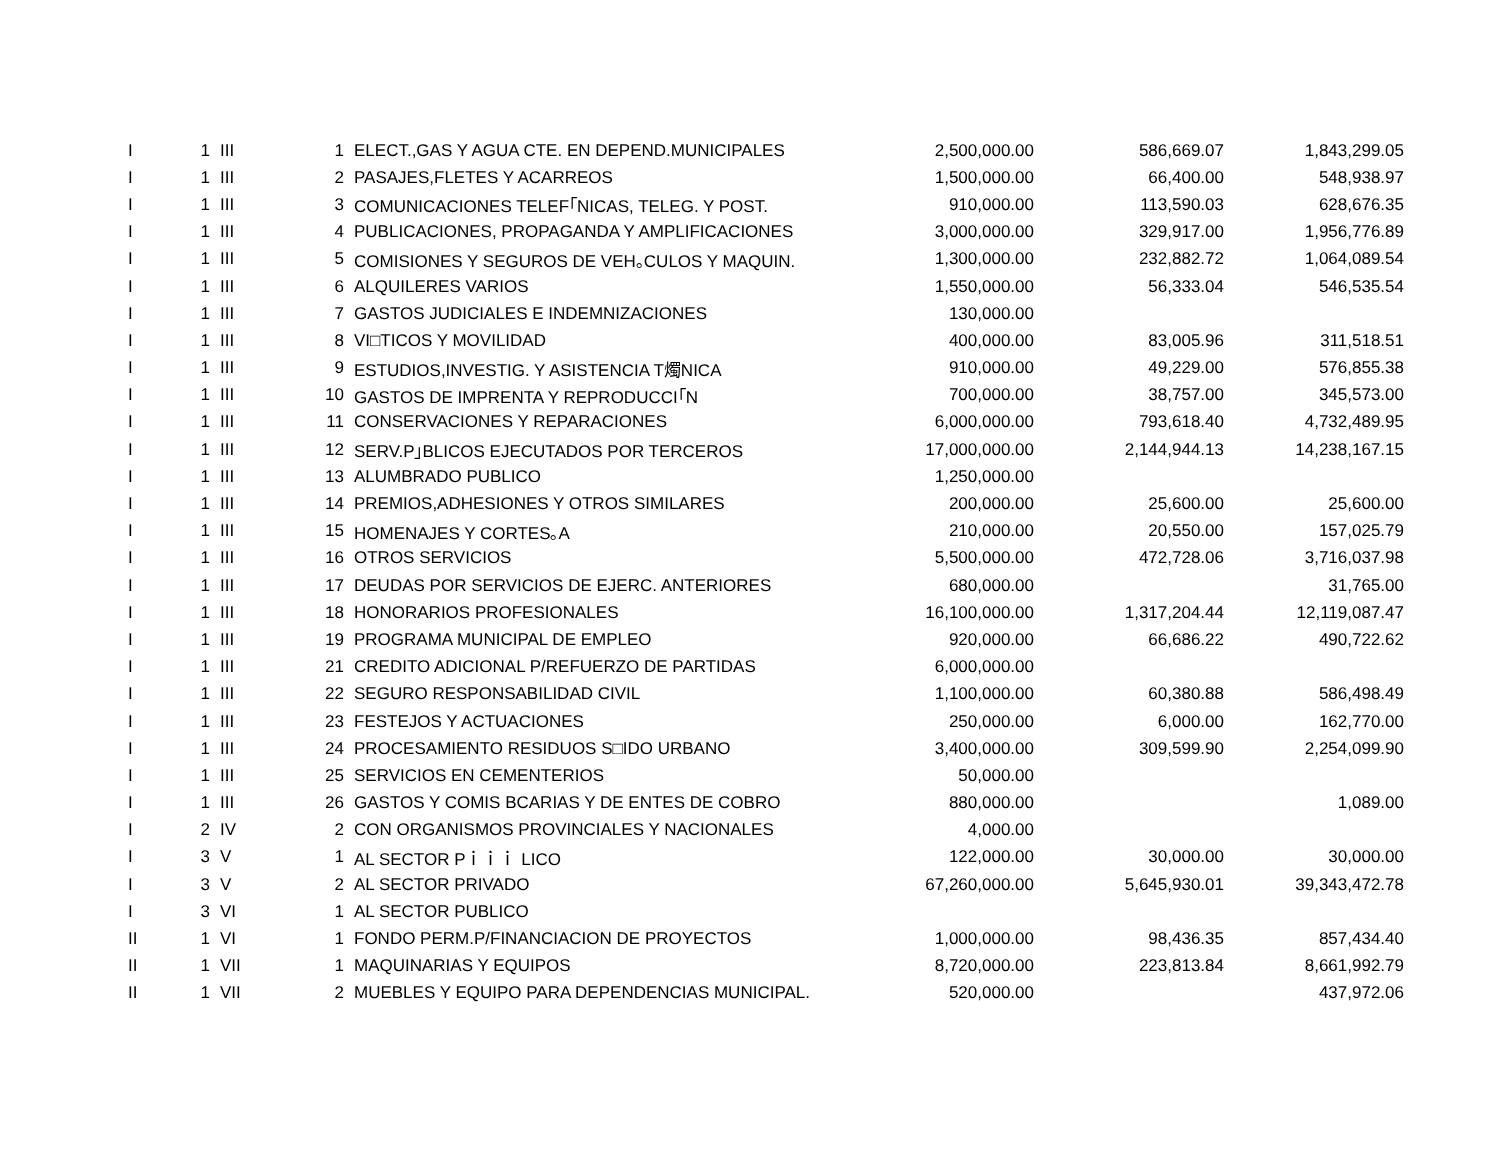| I | 1 | III | 1 | ELECT.,GAS Y AGUA CTE. EN DEPEND.MUNICIPALES | 2,500,000.00 | 586,669.07 | 1,843,299.05 |
| I | 1 | III | 2 | PASAJES,FLETES Y ACARREOS | 1,500,000.00 | 66,400.00 | 548,938.97 |
| I | 1 | III | 3 | COMUNICACIONES TELEF｢NICAS, TELEG. Y POST. | 910,000.00 | 113,590.03 | 628,676.35 |
| I | 1 | III | 4 | PUBLICACIONES, PROPAGANDA Y AMPLIFICACIONES | 3,000,000.00 | 329,917.00 | 1,956,776.89 |
| I | 1 | III | 5 | COMISIONES Y SEGUROS DE VEH｡CULOS Y MAQUIN. | 1,300,000.00 | 232,882.72 | 1,064,089.54 |
| I | 1 | III | 6 | ALQUILERES VARIOS | 1,550,000.00 | 56,333.04 | 546,535.54 |
| I | 1 | III | 7 | GASTOS JUDICIALES E INDEMNIZACIONES | 130,000.00 | | |
| I | 1 | III | 8 | VI□TICOS Y MOVILIDAD | 400,000.00 | 83,005.96 | 311,518.51 |
| I | 1 | III | 9 | ESTUDIOS,INVESTIG. Y ASISTENCIA T燭NICA | 910,000.00 | 49,229.00 | 576,855.38 |
| I | 1 | III | 10 | GASTOS DE IMPRENTA Y REPRODUCCI｢N | 700,000.00 | 38,757.00 | 345,573.00 |
| I | 1 | III | 11 | CONSERVACIONES Y REPARACIONES | 6,000,000.00 | 793,618.40 | 4,732,489.95 |
| I | 1 | III | 12 | SERV.P｣BLICOS EJECUTADOS POR TERCEROS | 17,000,000.00 | 2,144,944.13 | 14,238,167.15 |
| I | 1 | III | 13 | ALUMBRADO PUBLICO | 1,250,000.00 | | |
| I | 1 | III | 14 | PREMIOS,ADHESIONES Y OTROS SIMILARES | 200,000.00 | 25,600.00 | 25,600.00 |
| I | 1 | III | 15 | HOMENAJES Y CORTES｡A | 210,000.00 | 20,550.00 | 157,025.79 |
| I | 1 | III | 16 | OTROS SERVICIOS | 5,500,000.00 | 472,728.06 | 3,716,037.98 |
| I | 1 | III | 17 | DEUDAS POR SERVICIOS DE EJERC. ANTERIORES | 680,000.00 | | 31,765.00 |
| I | 1 | III | 18 | HONORARIOS PROFESIONALES | 16,100,000.00 | 1,317,204.44 | 12,119,087.47 |
| I | 1 | III | 19 | PROGRAMA MUNICIPAL DE EMPLEO | 920,000.00 | 66,686.22 | 490,722.62 |
| I | 1 | III | 21 | CREDITO ADICIONAL P/REFUERZO DE PARTIDAS | 6,000,000.00 | | |
| I | 1 | III | 22 | SEGURO RESPONSABILIDAD CIVIL | 1,100,000.00 | 60,380.88 | 586,498.49 |
| I | 1 | III | 23 | FESTEJOS Y ACTUACIONES | 250,000.00 | 6,000.00 | 162,770.00 |
| I | 1 | III | 24 | PROCESAMIENTO RESIDUOS S□IDO URBANO | 3,400,000.00 | 309,599.90 | 2,254,099.90 |
| I | 1 | III | 25 | SERVICIOS EN CEMENTERIOS | 50,000.00 | | |
| I | 1 | III | 26 | GASTOS Y COMIS BCARIAS Y DE ENTES DE COBRO | 880,000.00 | | 1,089.00 |
| I | 2 | IV | 2 | CON ORGANISMOS PROVINCIALES Y NACIONALES | 4,000.00 | | |
| I | 3 | V | 1 | AL SECTOR Pｉｉｉ LICO | 122,000.00 | 30,000.00 | 30,000.00 |
| I | 3 | V | 2 | AL SECTOR PRIVADO | 67,260,000.00 | 5,645,930.01 | 39,343,472.78 |
| I | 3 | VI | 1 | AL SECTOR PUBLICO | | | |
| II | 1 | VI | 1 | FONDO PERM.P/FINANCIACION DE PROYECTOS | 1,000,000.00 | 98,436.35 | 857,434.40 |
| II | 1 | VII | 1 | MAQUINARIAS Y EQUIPOS | 8,720,000.00 | 223,813.84 | 8,661,992.79 |
| II | 1 | VII | 2 | MUEBLES Y EQUIPO PARA DEPENDENCIAS MUNICIPAL. | 520,000.00 | | 437,972.06 |